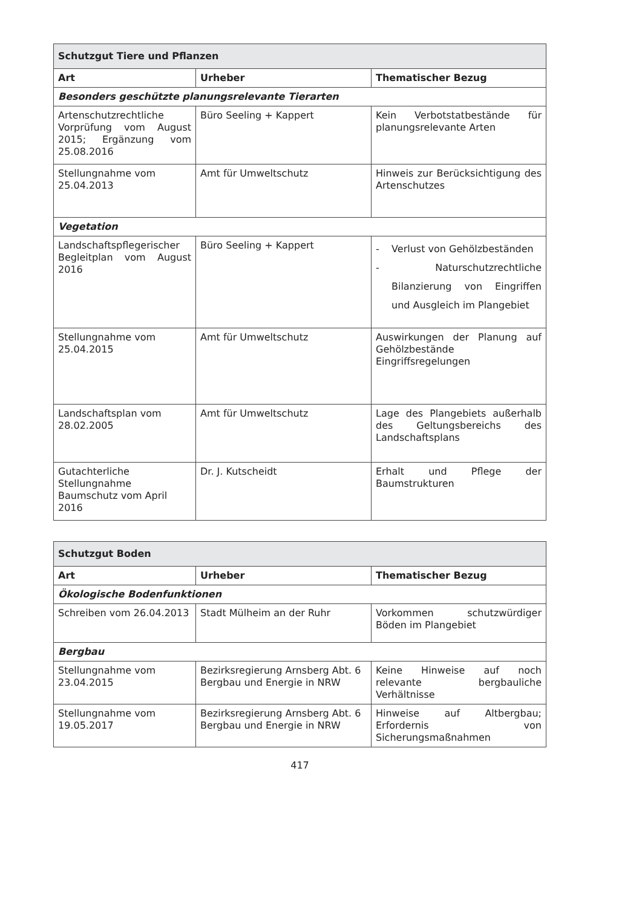| Schutzgut Tiere und Pflanzen | | |
| --- | --- | --- |
| Art | Urheber | Thematischer Bezug |
| Besonders geschützte planungsrelevante Tierarten | | |
| Artenschutzrechtliche Vorprüfung vom August 2015; Ergänzung vom 25.08.2016 | Büro Seeling + Kappert | Kein Verbotstatbestände für planungsrelevante Arten |
| Stellungnahme vom 25.04.2013 | Amt für Umweltschutz | Hinweis zur Berücksichtigung des Artenschutzes |
| Vegetation | | |
| Landschaftspflegerischer Begleitplan vom August 2016 | Büro Seeling + Kappert | - Verlust von Gehölzbeständen - Naturschutzrechtliche Bilanzierung von Eingriffen und Ausgleich im Plangebiet |
| Stellungnahme vom 25.04.2015 | Amt für Umweltschutz | Auswirkungen der Planung auf Gehölzbestände Eingriffsregelungen |
| Landschaftsplan vom 28.02.2005 | Amt für Umweltschutz | Lage des Plangebiets außerhalb des Geltungsbereichs des Landschaftsplans |
| Gutachterliche Stellungnahme Baumschutz vom April 2016 | Dr. J. Kutscheidt | Erhalt und Pflege der Baumstrukturen |
| Schutzgut Boden | | |
| --- | --- | --- |
| Art | Urheber | Thematischer Bezug |
| Ökologische Bodenfunktionen | | |
| Schreiben vom 26.04.2013 | Stadt Mülheim an der Ruhr | Vorkommen schutzwürdiger Böden im Plangebiet |
| Bergbau | | |
| Stellungnahme vom 23.04.2015 | Bezirksregierung Arnsberg Abt. 6 Bergbau und Energie in NRW | Keine Hinweise auf noch relevante bergbauliche Verhältnisse |
| Stellungnahme vom 19.05.2017 | Bezirksregierung Arnsberg Abt. 6 Bergbau und Energie in NRW | Hinweise auf Altbergbau; Erfordernis von Sicherungsmaßnahmen |
417